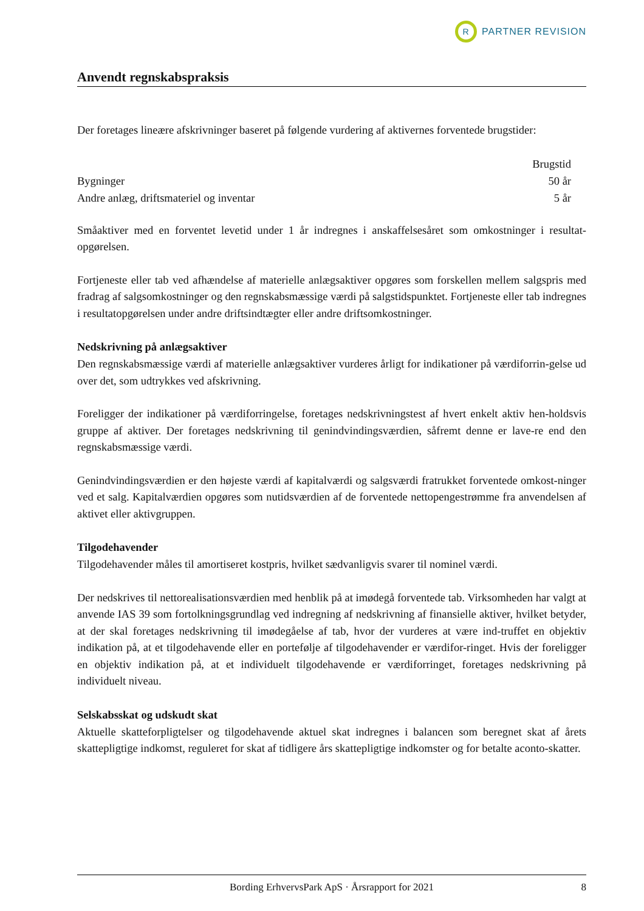R
PARTNER REVISION
Anvendt regnskabspraksis
Der foretages lineære afskrivninger baseret på følgende vurdering af aktivernes forventede brugstider:
| | Brugstid |
| --- | --- |
| Bygninger | 50 år |
| Andre anlæg, driftsmateriel og inventar | 5 år |
Småaktiver med en forventet levetid under 1 år indregnes i anskaffelsesåret som omkostninger i resultat-opgørelsen.
Fortjeneste eller tab ved afhændelse af materielle anlægsaktiver opgøres som forskellen mellem salgspris med fradrag af salgsomkostninger og den regnskabsmæssige værdi på salgstidspunktet. Fortjeneste eller tab indregnes i resultatopgørelsen under andre driftsindtægter eller andre driftsomkostninger.
Nedskrivning på anlægsaktiver
Den regnskabsmæssige værdi af materielle anlægsaktiver vurderes årligt for indikationer på værdiforrin-gelse ud over det, som udtrykkes ved afskrivning.
Foreligger der indikationer på værdiforringelse, foretages nedskrivningstest af hvert enkelt aktiv hen-holdsvis gruppe af aktiver. Der foretages nedskrivning til genindvindingsværdien, såfremt denne er lave-re end den regnskabsmæssige værdi.
Genindvindingsværdien er den højeste værdi af kapitalværdi og salgsværdi fratrukket forventede omkost-ninger ved et salg. Kapitalværdien opgøres som nutidsværdien af de forventede nettopengestrømme fra anvendelsen af aktivet eller aktivgruppen.
Tilgodehavender
Tilgodehavender måles til amortiseret kostpris, hvilket sædvanligvis svarer til nominel værdi.
Der nedskrives til nettorealisationsværdien med henblik på at imødegå forventede tab. Virksomheden har valgt at anvende IAS 39 som fortolkningsgrundlag ved indregning af nedskrivning af finansielle aktiver, hvilket betyder, at der skal foretages nedskrivning til imødegåelse af tab, hvor der vurderes at være ind-truffet en objektiv indikation på, at et tilgodehavende eller en portefølje af tilgodehavender er værdifor-ringet. Hvis der foreligger en objektiv indikation på, at et individuelt tilgodehavende er værdiforringet, foretages nedskrivning på individuelt niveau.
Selskabsskat og udskudt skat
Aktuelle skatteforpligtelser og tilgodehavende aktuel skat indregnes i balancen som beregnet skat af årets skattepligtige indkomst, reguleret for skat af tidligere års skattepligtige indkomster og for betalte aconto-skatter.
Bording ErhvervsPark ApS · Årsrapport for 2021 8